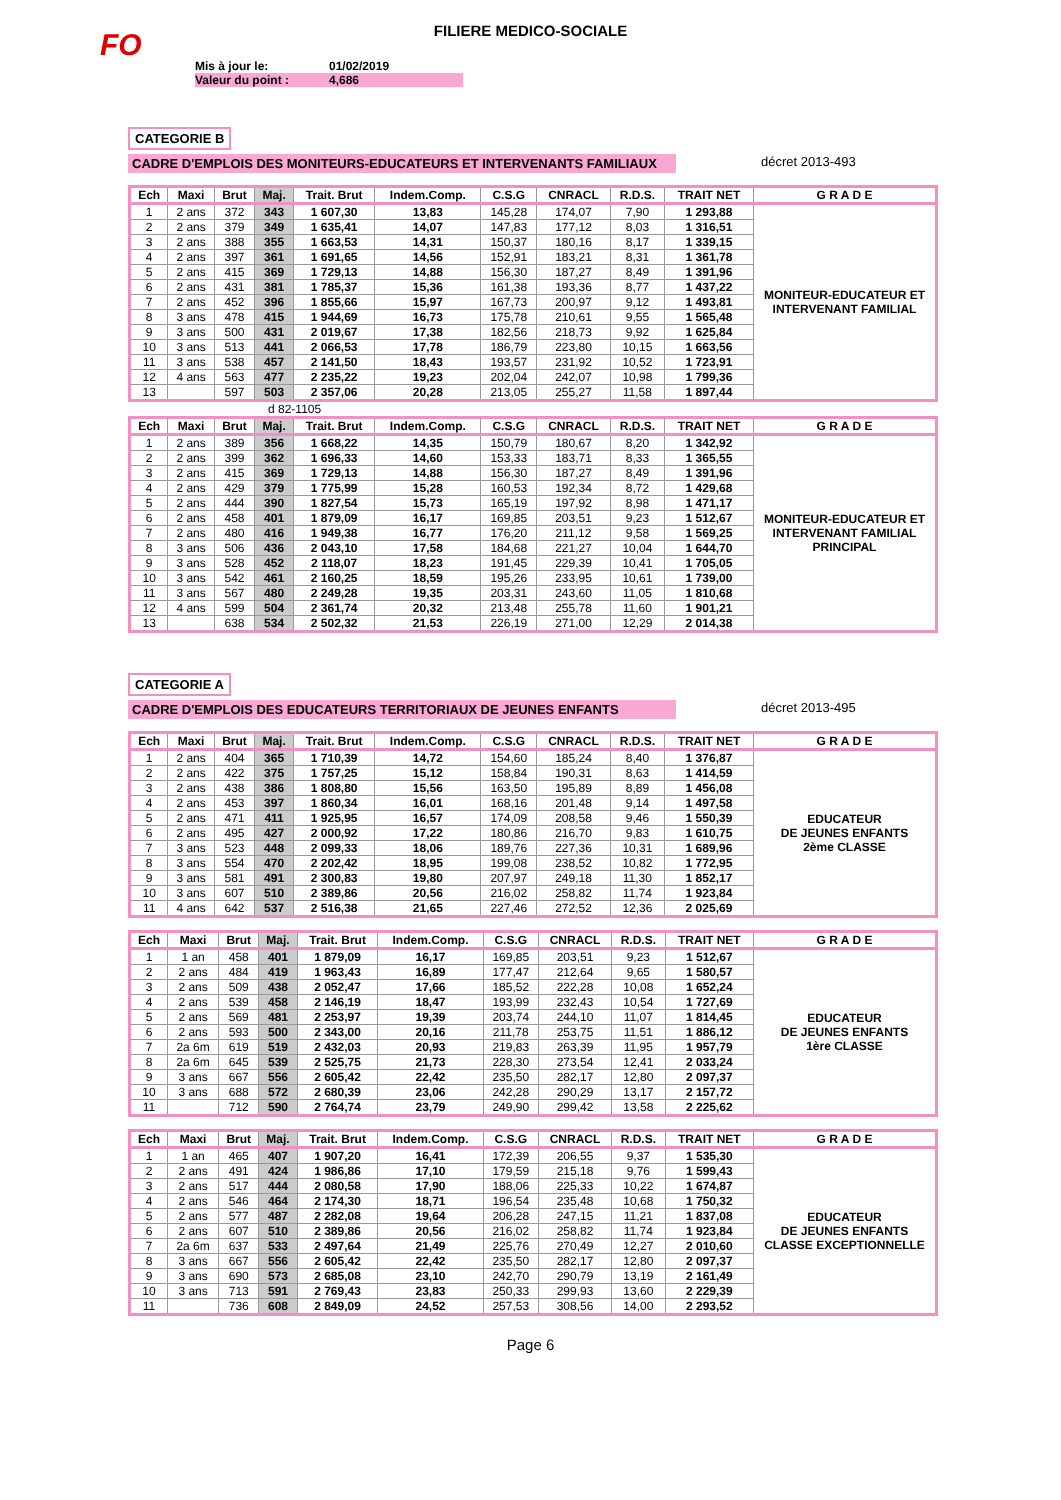FO
FILIERE MEDICO-SOCIALE
Mis à jour le: 01/02/2019
Valeur du point : 4,686
CATEGORIE B
CADRE D'EMPLOIS DES MONITEURS-EDUCATEURS ET INTERVENANTS FAMILIAUX décret 2013-493
| Ech | Maxi | Brut | Maj. | Trait. Brut | Indem.Comp. | C.S.G | CNRACL | R.D.S. | TRAIT NET | G R A D E |
| --- | --- | --- | --- | --- | --- | --- | --- | --- | --- | --- |
| 1 | 2 ans | 372 | 343 | 1 607,30 | 13,83 | 145,28 | 174,07 | 7,90 | 1 293,88 | MONITEUR-EDUCATEUR ET INTERVENANT FAMILIAL |
| 2 | 2 ans | 379 | 349 | 1 635,41 | 14,07 | 147,83 | 177,12 | 8,03 | 1 316,51 | |
| 3 | 2 ans | 388 | 355 | 1 663,53 | 14,31 | 150,37 | 180,16 | 8,17 | 1 339,15 | |
| 4 | 2 ans | 397 | 361 | 1 691,65 | 14,56 | 152,91 | 183,21 | 8,31 | 1 361,78 | |
| 5 | 2 ans | 415 | 369 | 1 729,13 | 14,88 | 156,30 | 187,27 | 8,49 | 1 391,96 | |
| 6 | 2 ans | 431 | 381 | 1 785,37 | 15,36 | 161,38 | 193,36 | 8,77 | 1 437,22 | |
| 7 | 2 ans | 452 | 396 | 1 855,66 | 15,97 | 167,73 | 200,97 | 9,12 | 1 493,81 | |
| 8 | 3 ans | 478 | 415 | 1 944,69 | 16,73 | 175,78 | 210,61 | 9,55 | 1 565,48 | |
| 9 | 3 ans | 500 | 431 | 2 019,67 | 17,38 | 182,56 | 218,73 | 9,92 | 1 625,84 | |
| 10 | 3 ans | 513 | 441 | 2 066,53 | 17,78 | 186,79 | 223,80 | 10,15 | 1 663,56 | |
| 11 | 3 ans | 538 | 457 | 2 141,50 | 18,43 | 193,57 | 231,92 | 10,52 | 1 723,91 | |
| 12 | 4 ans | 563 | 477 | 2 235,22 | 19,23 | 202,04 | 242,07 | 10,98 | 1 799,36 | |
| 13 | | 597 | 503 | 2 357,06 | 20,28 | 213,05 | 255,27 | 11,58 | 1 897,44 | |
d 82-1105
| Ech | Maxi | Brut | Maj. | Trait. Brut | Indem.Comp. | C.S.G | CNRACL | R.D.S. | TRAIT NET | G R A D E |
| --- | --- | --- | --- | --- | --- | --- | --- | --- | --- | --- |
| 1 | 2 ans | 389 | 356 | 1 668,22 | 14,35 | 150,79 | 180,67 | 8,20 | 1 342,92 | MONITEUR-EDUCATEUR ET INTERVENANT FAMILIAL PRINCIPAL |
| 2 | 2 ans | 399 | 362 | 1 696,33 | 14,60 | 153,33 | 183,71 | 8,33 | 1 365,55 | |
| 3 | 2 ans | 415 | 369 | 1 729,13 | 14,88 | 156,30 | 187,27 | 8,49 | 1 391,96 | |
| 4 | 2 ans | 429 | 379 | 1 775,99 | 15,28 | 160,53 | 192,34 | 8,72 | 1 429,68 | |
| 5 | 2 ans | 444 | 390 | 1 827,54 | 15,73 | 165,19 | 197,92 | 8,98 | 1 471,17 | |
| 6 | 2 ans | 458 | 401 | 1 879,09 | 16,17 | 169,85 | 203,51 | 9,23 | 1 512,67 | |
| 7 | 2 ans | 480 | 416 | 1 949,38 | 16,77 | 176,20 | 211,12 | 9,58 | 1 569,25 | |
| 8 | 3 ans | 506 | 436 | 2 043,10 | 17,58 | 184,68 | 221,27 | 10,04 | 1 644,70 | |
| 9 | 3 ans | 528 | 452 | 2 118,07 | 18,23 | 191,45 | 229,39 | 10,41 | 1 705,05 | |
| 10 | 3 ans | 542 | 461 | 2 160,25 | 18,59 | 195,26 | 233,95 | 10,61 | 1 739,00 | |
| 11 | 3 ans | 567 | 480 | 2 249,28 | 19,35 | 203,31 | 243,60 | 11,05 | 1 810,68 | |
| 12 | 4 ans | 599 | 504 | 2 361,74 | 20,32 | 213,48 | 255,78 | 11,60 | 1 901,21 | |
| 13 | | 638 | 534 | 2 502,32 | 21,53 | 226,19 | 271,00 | 12,29 | 2 014,38 | |
CATEGORIE A
CADRE D'EMPLOIS DES EDUCATEURS TERRITORIAUX DE JEUNES ENFANTS décret 2013-495
| Ech | Maxi | Brut | Maj. | Trait. Brut | Indem.Comp. | C.S.G | CNRACL | R.D.S. | TRAIT NET | G R A D E |
| --- | --- | --- | --- | --- | --- | --- | --- | --- | --- | --- |
| 1 | 2 ans | 404 | 365 | 1 710,39 | 14,72 | 154,60 | 185,24 | 8,40 | 1 376,87 | EDUCATEUR DE JEUNES ENFANTS 2ème CLASSE |
| 2 | 2 ans | 422 | 375 | 1 757,25 | 15,12 | 158,84 | 190,31 | 8,63 | 1 414,59 | |
| 3 | 2 ans | 438 | 386 | 1 808,80 | 15,56 | 163,50 | 195,89 | 8,89 | 1 456,08 | |
| 4 | 2 ans | 453 | 397 | 1 860,34 | 16,01 | 168,16 | 201,48 | 9,14 | 1 497,58 | |
| 5 | 2 ans | 471 | 411 | 1 925,95 | 16,57 | 174,09 | 208,58 | 9,46 | 1 550,39 | |
| 6 | 2 ans | 495 | 427 | 2 000,92 | 17,22 | 180,86 | 216,70 | 9,83 | 1 610,75 | |
| 7 | 3 ans | 523 | 448 | 2 099,33 | 18,06 | 189,76 | 227,36 | 10,31 | 1 689,96 | |
| 8 | 3 ans | 554 | 470 | 2 202,42 | 18,95 | 199,08 | 238,52 | 10,82 | 1 772,95 | |
| 9 | 3 ans | 581 | 491 | 2 300,83 | 19,80 | 207,97 | 249,18 | 11,30 | 1 852,17 | |
| 10 | 3 ans | 607 | 510 | 2 389,86 | 20,56 | 216,02 | 258,82 | 11,74 | 1 923,84 | |
| 11 | 4 ans | 642 | 537 | 2 516,38 | 21,65 | 227,46 | 272,52 | 12,36 | 2 025,69 | |
| Ech | Maxi | Brut | Maj. | Trait. Brut | Indem.Comp. | C.S.G | CNRACL | R.D.S. | TRAIT NET | G R A D E |
| --- | --- | --- | --- | --- | --- | --- | --- | --- | --- | --- |
| 1 | 1 an | 458 | 401 | 1 879,09 | 16,17 | 169,85 | 203,51 | 9,23 | 1 512,67 | EDUCATEUR DE JEUNES ENFANTS 1ère CLASSE |
| 2 | 2 ans | 484 | 419 | 1 963,43 | 16,89 | 177,47 | 212,64 | 9,65 | 1 580,57 | |
| 3 | 2 ans | 509 | 438 | 2 052,47 | 17,66 | 185,52 | 222,28 | 10,08 | 1 652,24 | |
| 4 | 2 ans | 539 | 458 | 2 146,19 | 18,47 | 193,99 | 232,43 | 10,54 | 1 727,69 | |
| 5 | 2 ans | 569 | 481 | 2 253,97 | 19,39 | 203,74 | 244,10 | 11,07 | 1 814,45 | |
| 6 | 2 ans | 593 | 500 | 2 343,00 | 20,16 | 211,78 | 253,75 | 11,51 | 1 886,12 | |
| 7 | 2a 6m | 619 | 519 | 2 432,03 | 20,93 | 219,83 | 263,39 | 11,95 | 1 957,79 | |
| 8 | 2a 6m | 645 | 539 | 2 525,75 | 21,73 | 228,30 | 273,54 | 12,41 | 2 033,24 | |
| 9 | 3 ans | 667 | 556 | 2 605,42 | 22,42 | 235,50 | 282,17 | 12,80 | 2 097,37 | |
| 10 | 3 ans | 688 | 572 | 2 680,39 | 23,06 | 242,28 | 290,29 | 13,17 | 2 157,72 | |
| 11 | | 712 | 590 | 2 764,74 | 23,79 | 249,90 | 299,42 | 13,58 | 2 225,62 | |
| Ech | Maxi | Brut | Maj. | Trait. Brut | Indem.Comp. | C.S.G | CNRACL | R.D.S. | TRAIT NET | G R A D E |
| --- | --- | --- | --- | --- | --- | --- | --- | --- | --- | --- |
| 1 | 1 an | 465 | 407 | 1 907,20 | 16,41 | 172,39 | 206,55 | 9,37 | 1 535,30 | EDUCATEUR DE JEUNES ENFANTS CLASSE EXCEPTIONNELLE |
| 2 | 2 ans | 491 | 424 | 1 986,86 | 17,10 | 179,59 | 215,18 | 9,76 | 1 599,43 | |
| 3 | 2 ans | 517 | 444 | 2 080,58 | 17,90 | 188,06 | 225,33 | 10,22 | 1 674,87 | |
| 4 | 2 ans | 546 | 464 | 2 174,30 | 18,71 | 196,54 | 235,48 | 10,68 | 1 750,32 | |
| 5 | 2 ans | 577 | 487 | 2 282,08 | 19,64 | 206,28 | 247,15 | 11,21 | 1 837,08 | |
| 6 | 2 ans | 607 | 510 | 2 389,86 | 20,56 | 216,02 | 258,82 | 11,74 | 1 923,84 | |
| 7 | 2a 6m | 637 | 533 | 2 497,64 | 21,49 | 225,76 | 270,49 | 12,27 | 2 010,60 | |
| 8 | 3 ans | 667 | 556 | 2 605,42 | 22,42 | 235,50 | 282,17 | 12,80 | 2 097,37 | |
| 9 | 3 ans | 690 | 573 | 2 685,08 | 23,10 | 242,70 | 290,79 | 13,19 | 2 161,49 | |
| 10 | 3 ans | 713 | 591 | 2 769,43 | 23,83 | 250,33 | 299,93 | 13,60 | 2 229,39 | |
| 11 | | 736 | 608 | 2 849,09 | 24,52 | 257,53 | 308,56 | 14,00 | 2 293,52 | |
Page 6